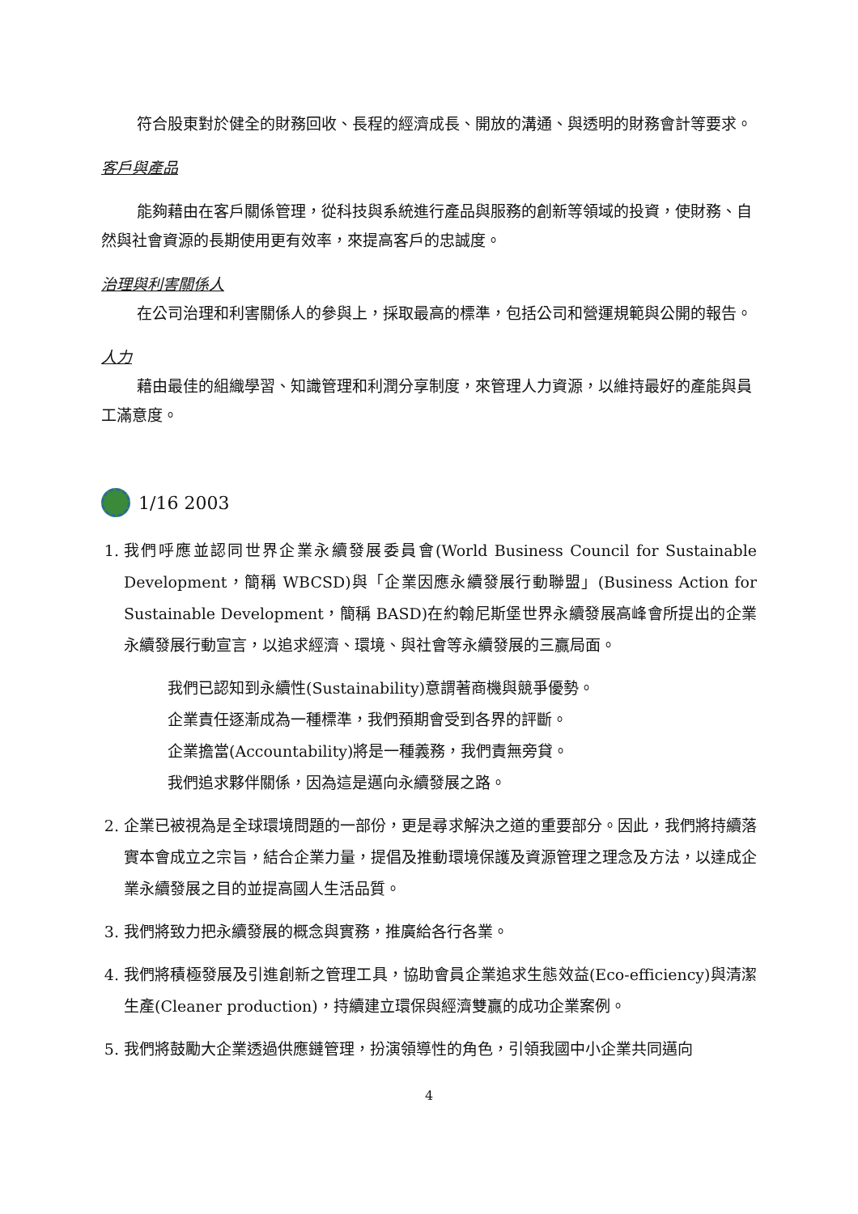符合股東對於健全的財務回收、長程的經濟成長、開放的溝通、與透明的財務會計等要求。
客戶與產品
能夠藉由在客戶關係管理，從科技與系統進行產品與服務的創新等領域的投資，使財務、自然與社會資源的長期使用更有效率，來提高客戶的忠誠度。
治理與利害關係人
在公司治理和利害關係人的參與上，採取最高的標準，包括公司和營運規範與公開的報告。
人力
藉由最佳的組織學習、知識管理和利潤分享制度，來管理人力資源，以維持最好的產能與員工滿意度。
1/16 2003
1. 我們呼應並認同世界企業永續發展委員會(World Business Council for Sustainable Development，簡稱 WBCSD)與「企業因應永續發展行動聯盟」(Business Action for Sustainable Development，簡稱 BASD)在約翰尼斯堡世界永續發展高峰會所提出的企業永續發展行動宣言，以追求經濟、環境、與社會等永續發展的三贏局面。
我們已認知到永續性(Sustainability)意謂著商機與競爭優勢。
企業責任逐漸成為一種標準，我們預期會受到各界的評斷。
企業擔當(Accountability)將是一種義務，我們責無旁貸。
我們追求夥伴關係，因為這是邁向永續發展之路。
2. 企業已被視為是全球環境問題的一部份，更是尋求解決之道的重要部分。因此，我們將持續落實本會成立之宗旨，結合企業力量，提倡及推動環境保護及資源管理之理念及方法，以達成企業永續發展之目的並提高國人生活品質。
3. 我們將致力把永續發展的概念與實務，推廣給各行各業。
4. 我們將積極發展及引進創新之管理工具，協助會員企業追求生態效益(Eco-efficiency)與清潔生產(Cleaner production)，持續建立環保與經濟雙贏的成功企業案例。
5. 我們將鼓勵大企業透過供應鏈管理，扮演領導性的角色，引領我國中小企業共同邁向
4